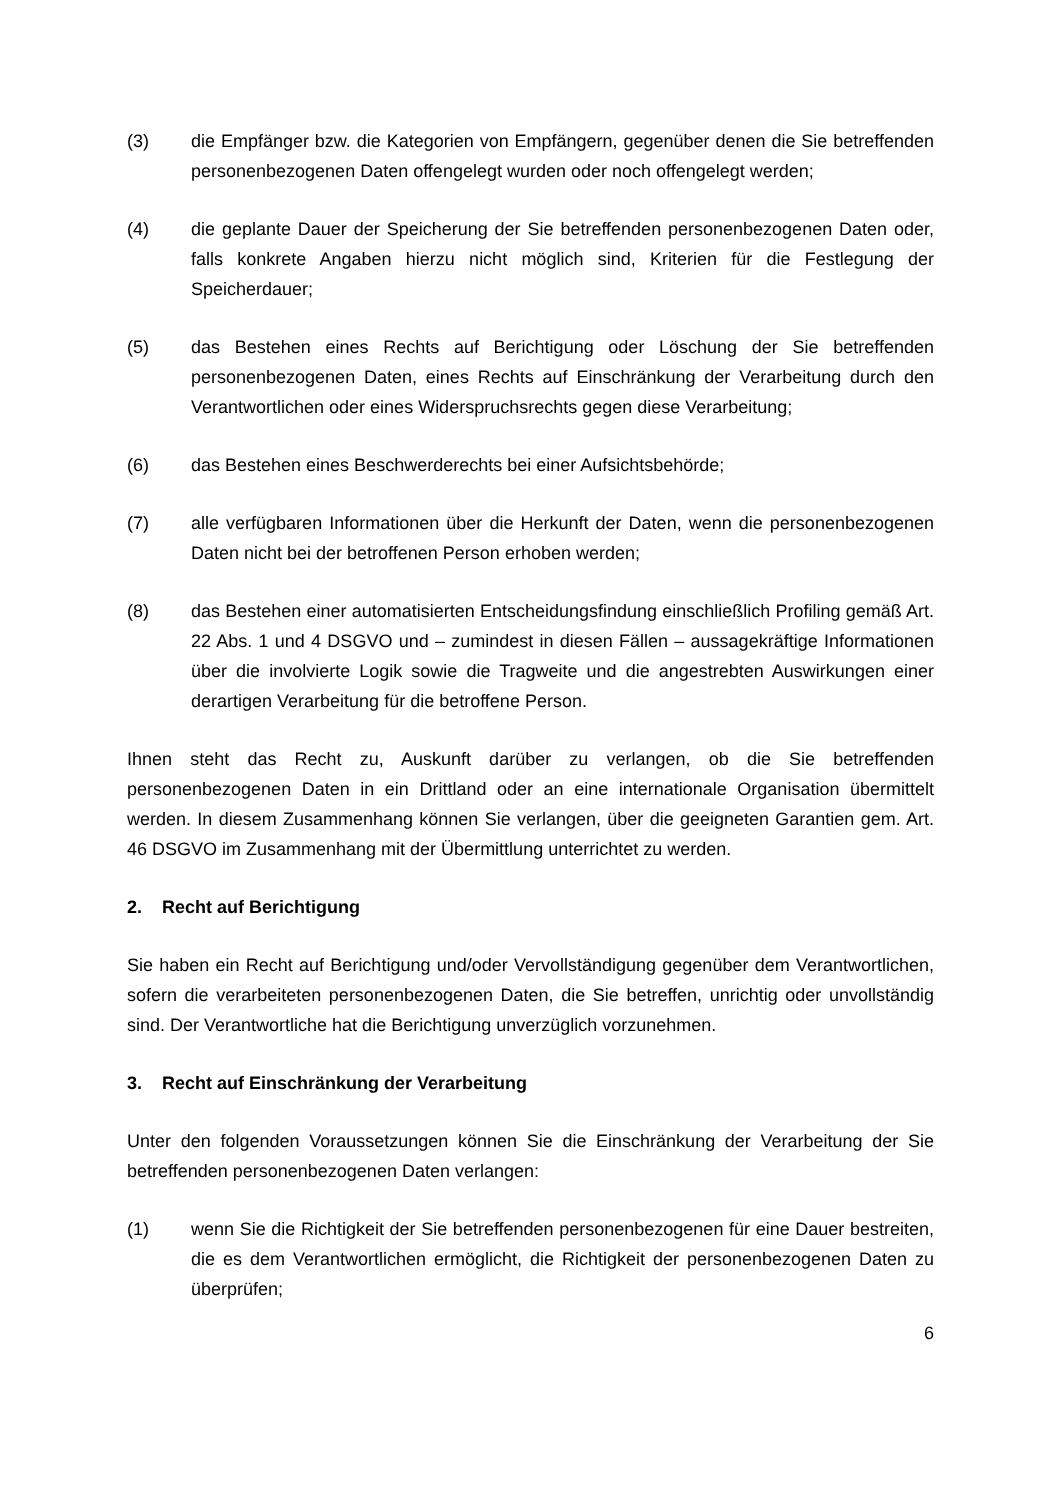(3) die Empfänger bzw. die Kategorien von Empfängern, gegenüber denen die Sie betreffenden personenbezogenen Daten offengelegt wurden oder noch offengelegt werden;
(4) die geplante Dauer der Speicherung der Sie betreffenden personenbezogenen Daten oder, falls konkrete Angaben hierzu nicht möglich sind, Kriterien für die Festlegung der Speicherdauer;
(5) das Bestehen eines Rechts auf Berichtigung oder Löschung der Sie betreffenden personenbezogenen Daten, eines Rechts auf Einschränkung der Verarbeitung durch den Verantwortlichen oder eines Widerspruchsrechts gegen diese Verarbeitung;
(6) das Bestehen eines Beschwerderechts bei einer Aufsichtsbehörde;
(7) alle verfügbaren Informationen über die Herkunft der Daten, wenn die personenbezogenen Daten nicht bei der betroffenen Person erhoben werden;
(8) das Bestehen einer automatisierten Entscheidungsfindung einschließlich Profiling gemäß Art. 22 Abs. 1 und 4 DSGVO und – zumindest in diesen Fällen – aussagekräftige Informationen über die involvierte Logik sowie die Tragweite und die angestrebten Auswirkungen einer derartigen Verarbeitung für die betroffene Person.
Ihnen steht das Recht zu, Auskunft darüber zu verlangen, ob die Sie betreffenden personenbezogenen Daten in ein Drittland oder an eine internationale Organisation übermittelt werden. In diesem Zusammenhang können Sie verlangen, über die geeigneten Garantien gem. Art. 46 DSGVO im Zusammenhang mit der Übermittlung unterrichtet zu werden.
2. Recht auf Berichtigung
Sie haben ein Recht auf Berichtigung und/oder Vervollständigung gegenüber dem Verantwortlichen, sofern die verarbeiteten personenbezogenen Daten, die Sie betreffen, unrichtig oder unvollständig sind. Der Verantwortliche hat die Berichtigung unverzüglich vorzunehmen.
3. Recht auf Einschränkung der Verarbeitung
Unter den folgenden Voraussetzungen können Sie die Einschränkung der Verarbeitung der Sie betreffenden personenbezogenen Daten verlangen:
(1) wenn Sie die Richtigkeit der Sie betreffenden personenbezogenen für eine Dauer bestreiten, die es dem Verantwortlichen ermöglicht, die Richtigkeit der personenbezogenen Daten zu überprüfen;
6